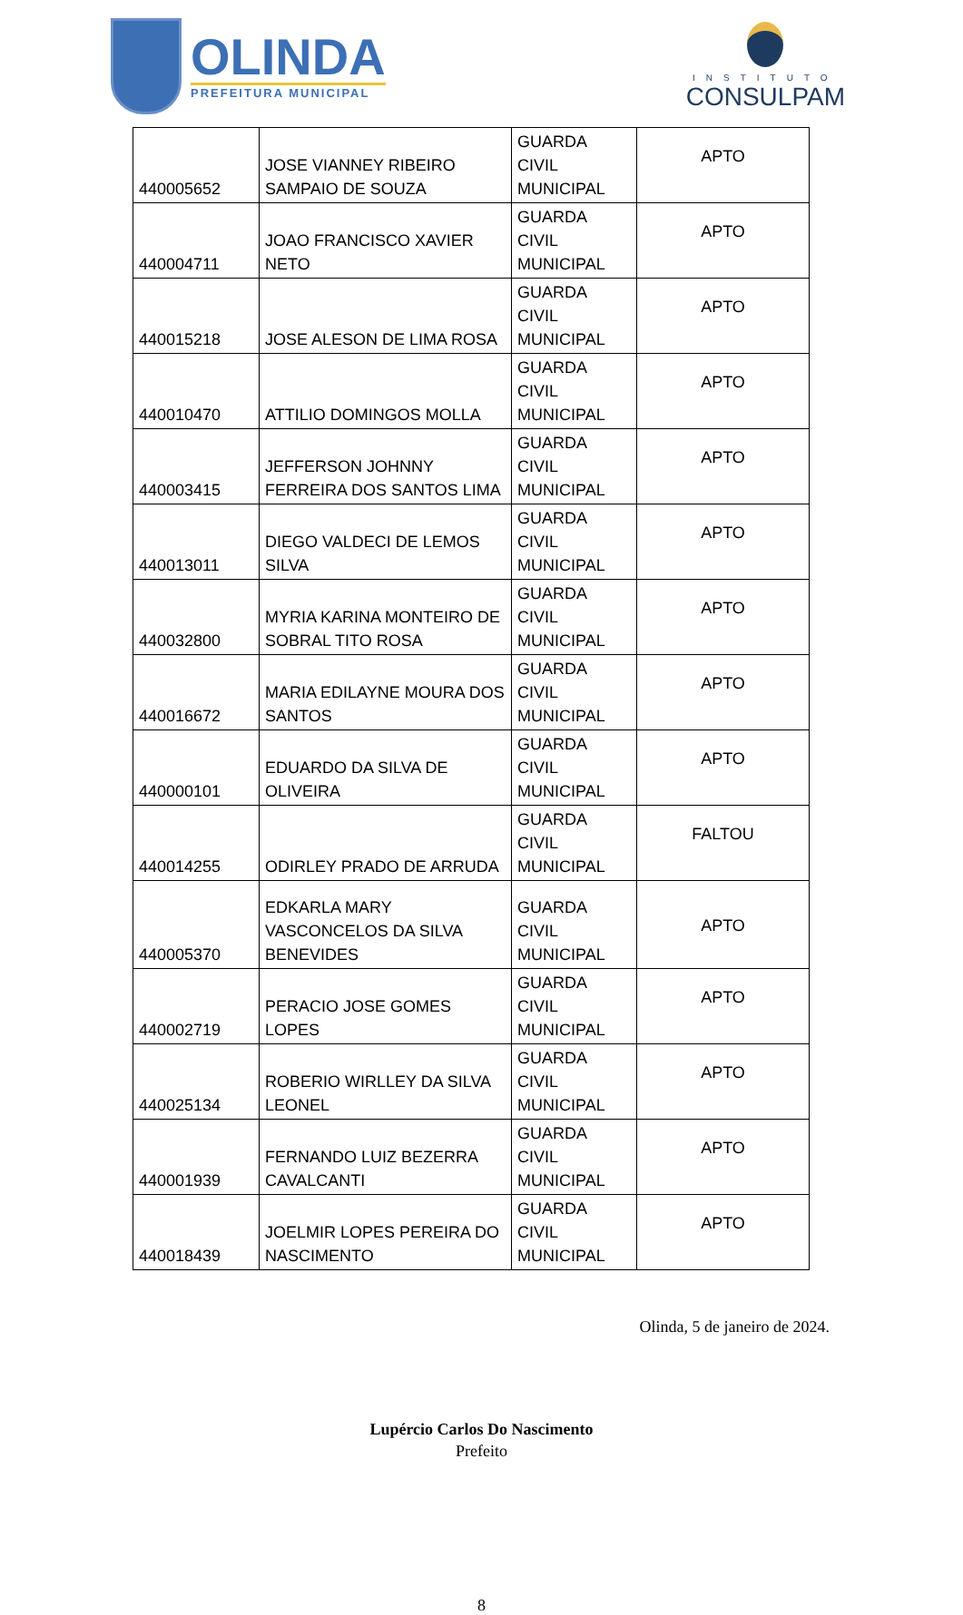OLINDA
PREFEITURA MUNICIPAL
INSTITUTO
CONSULPAM
| 440005652 | JOSE VIANNEY RIBEIRO SAMPAIO DE SOUZA | GUARDA CIVIL MUNICIPAL | APTO |
| 440004711 | JOAO FRANCISCO XAVIER NETO | GUARDA CIVIL MUNICIPAL | APTO |
| 440015218 | JOSE ALESON DE LIMA ROSA | GUARDA CIVIL MUNICIPAL | APTO |
| 440010470 | ATTILIO DOMINGOS MOLLA | GUARDA CIVIL MUNICIPAL | APTO |
| 440003415 | JEFFERSON JOHNNY FERREIRA DOS SANTOS LIMA | GUARDA CIVIL MUNICIPAL | APTO |
| 440013011 | DIEGO VALDECI DE LEMOS SILVA | GUARDA CIVIL MUNICIPAL | APTO |
| 440032800 | MYRIA KARINA MONTEIRO DE SOBRAL TITO ROSA | GUARDA CIVIL MUNICIPAL | APTO |
| 440016672 | MARIA EDILAYNE MOURA DOS SANTOS | GUARDA CIVIL MUNICIPAL | APTO |
| 440000101 | EDUARDO DA SILVA DE OLIVEIRA | GUARDA CIVIL MUNICIPAL | APTO |
| 440014255 | ODIRLEY PRADO DE ARRUDA | GUARDA CIVIL MUNICIPAL | FALTOU |
| 440005370 | EDKARLA MARY VASCONCELOS DA SILVA BENEVIDES | GUARDA CIVIL MUNICIPAL | APTO |
| 440002719 | PERACIO JOSE GOMES LOPES | GUARDA CIVIL MUNICIPAL | APTO |
| 440025134 | ROBERIO WIRLLEY DA SILVA LEONEL | GUARDA CIVIL MUNICIPAL | APTO |
| 440001939 | FERNANDO LUIZ BEZERRA CAVALCANTI | GUARDA CIVIL MUNICIPAL | APTO |
| 440018439 | JOELMIR LOPES PEREIRA DO NASCIMENTO | GUARDA CIVIL MUNICIPAL | APTO |
Olinda, 5 de janeiro de 2024.
Lupércio Carlos Do Nascimento
Prefeito
8